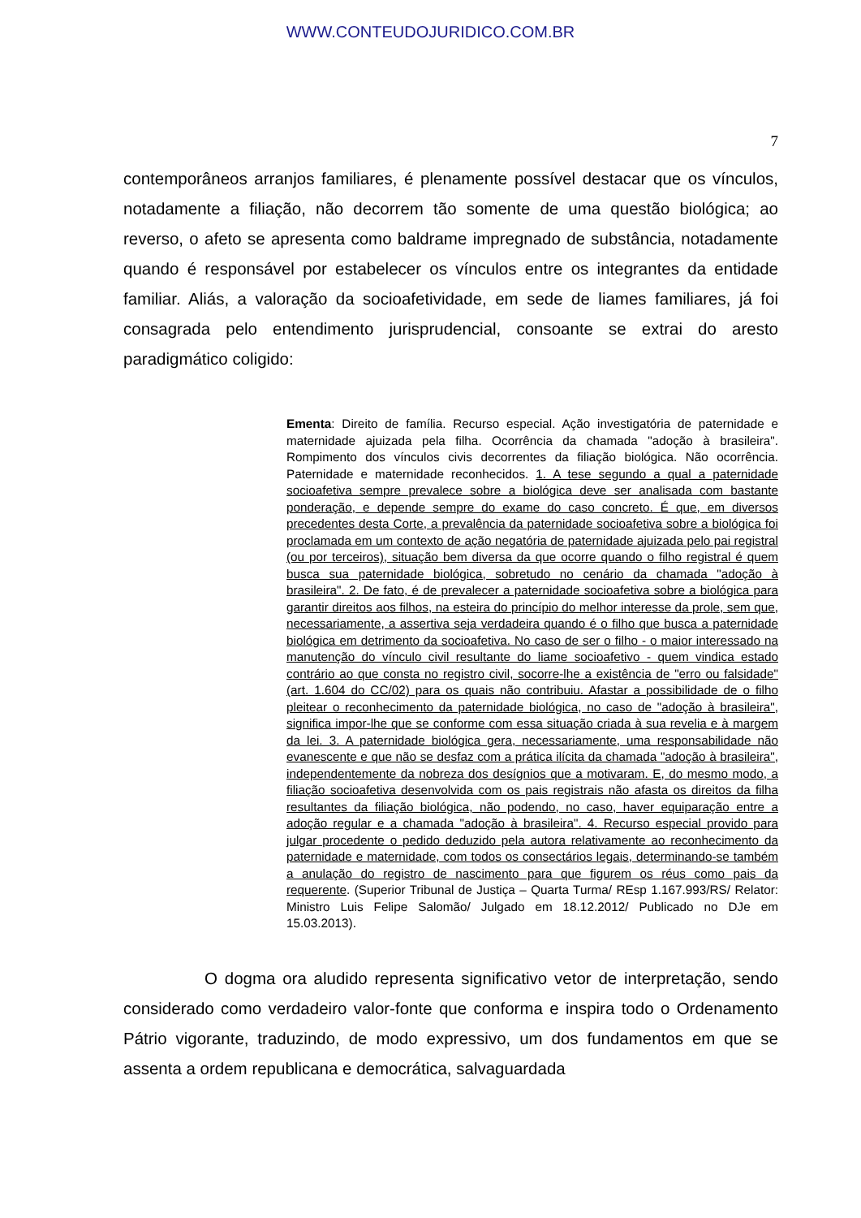WWW.CONTEUDOJURIDICO.COM.BR
7
contemporâneos arranjos familiares, é plenamente possível destacar que os vínculos, notadamente a filiação, não decorrem tão somente de uma questão biológica; ao reverso, o afeto se apresenta como baldrame impregnado de substância, notadamente quando é responsável por estabelecer os vínculos entre os integrantes da entidade familiar. Aliás, a valoração da socioafetividade, em sede de liames familiares, já foi consagrada pelo entendimento jurisprudencial, consoante se extrai do aresto paradigmático coligido:
Ementa: Direito de família. Recurso especial. Ação investigatória de paternidade e maternidade ajuizada pela filha. Ocorrência da chamada "adoção à brasileira". Rompimento dos vínculos civis decorrentes da filiação biológica. Não ocorrência. Paternidade e maternidade reconhecidos. 1. A tese segundo a qual a paternidade socioafetiva sempre prevalece sobre a biológica deve ser analisada com bastante ponderação, e depende sempre do exame do caso concreto. É que, em diversos precedentes desta Corte, a prevalência da paternidade socioafetiva sobre a biológica foi proclamada em um contexto de ação negatória de paternidade ajuizada pelo pai registral (ou por terceiros), situação bem diversa da que ocorre quando o filho registral é quem busca sua paternidade biológica, sobretudo no cenário da chamada "adoção à brasileira". 2. De fato, é de prevalecer a paternidade socioafetiva sobre a biológica para garantir direitos aos filhos, na esteira do princípio do melhor interesse da prole, sem que, necessariamente, a assertiva seja verdadeira quando é o filho que busca a paternidade biológica em detrimento da socioafetiva. No caso de ser o filho - o maior interessado na manutenção do vínculo civil resultante do liame socioafetivo - quem vindica estado contrário ao que consta no registro civil, socorre-lhe a existência de "erro ou falsidade" (art. 1.604 do CC/02) para os quais não contribuiu. Afastar a possibilidade de o filho pleitear o reconhecimento da paternidade biológica, no caso de "adoção à brasileira", significa impor-lhe que se conforme com essa situação criada à sua revelia e à margem da lei. 3. A paternidade biológica gera, necessariamente, uma responsabilidade não evanescente e que não se desfaz com a prática ilícita da chamada "adoção à brasileira", independentemente da nobreza dos desígnios que a motivaram. E, do mesmo modo, a filiação socioafetiva desenvolvida com os pais registrais não afasta os direitos da filha resultantes da filiação biológica, não podendo, no caso, haver equiparação entre a adoção regular e a chamada "adoção à brasileira". 4. Recurso especial provido para julgar procedente o pedido deduzido pela autora relativamente ao reconhecimento da paternidade e maternidade, com todos os consectários legais, determinando-se também a anulação do registro de nascimento para que figurem os réus como pais da requerente. (Superior Tribunal de Justiça – Quarta Turma/ REsp 1.167.993/RS/ Relator: Ministro Luis Felipe Salomão/ Julgado em 18.12.2012/ Publicado no DJe em 15.03.2013).
O dogma ora aludido representa significativo vetor de interpretação, sendo considerado como verdadeiro valor-fonte que conforma e inspira todo o Ordenamento Pátrio vigorante, traduzindo, de modo expressivo, um dos fundamentos em que se assenta a ordem republicana e democrática, salvaguardada